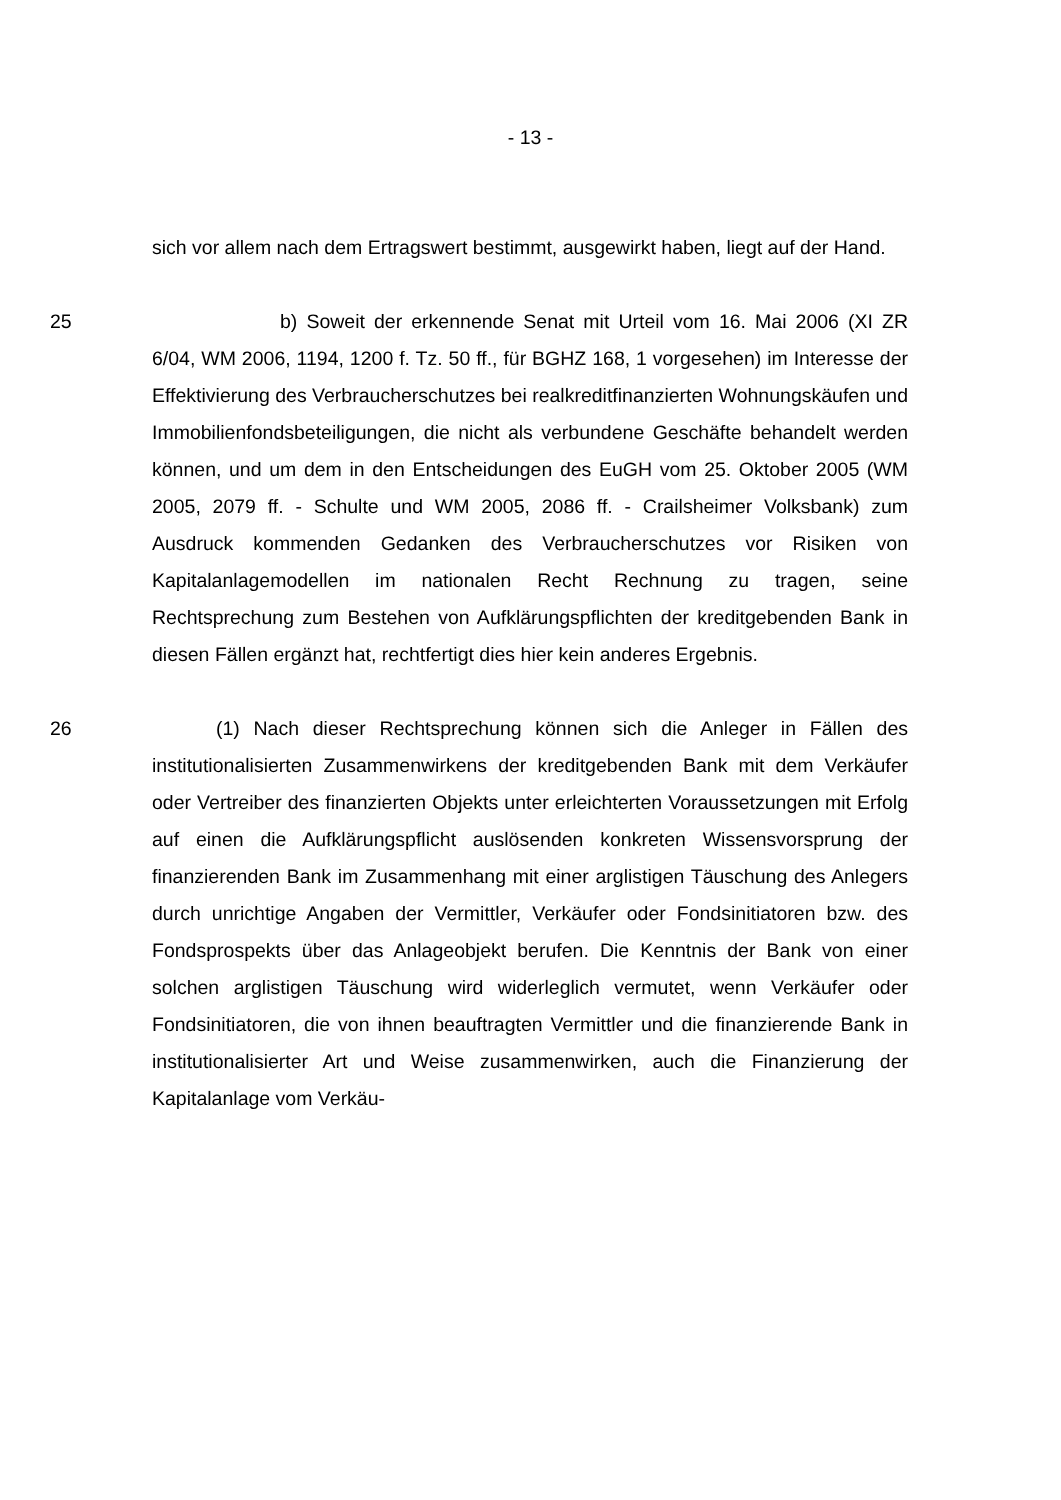- 13 -
sich vor allem nach dem Ertragswert bestimmt, ausgewirkt haben, liegt auf der Hand.
25 b) Soweit der erkennende Senat mit Urteil vom 16. Mai 2006 (XI ZR 6/04, WM 2006, 1194, 1200 f. Tz. 50 ff., für BGHZ 168, 1 vorgesehen) im Interesse der Effektivierung des Verbraucherschutzes bei realkreditfinanzierten Wohnungskäufen und Immobilienfondsbeteiligungen, die nicht als verbundene Geschäfte behandelt werden können, und um dem in den Entscheidungen des EuGH vom 25. Oktober 2005 (WM 2005, 2079 ff. - Schulte und WM 2005, 2086 ff. - Crailsheimer Volksbank) zum Ausdruck kommenden Gedanken des Verbraucherschutzes vor Risiken von Kapitalanlagemodellen im nationalen Recht Rechnung zu tragen, seine Rechtsprechung zum Bestehen von Aufklärungspflichten der kreditgebenden Bank in diesen Fällen ergänzt hat, rechtfertigt dies hier kein anderes Ergebnis.
26 (1) Nach dieser Rechtsprechung können sich die Anleger in Fällen des institutionalisierten Zusammenwirkens der kreditgebenden Bank mit dem Verkäufer oder Vertreiber des finanzierten Objekts unter erleichterten Voraussetzungen mit Erfolg auf einen die Aufklärungspflicht auslösenden konkreten Wissensvorsprung der finanzierenden Bank im Zusammenhang mit einer arglistigen Täuschung des Anlegers durch unrichtige Angaben der Vermittler, Verkäufer oder Fondsinitiatoren bzw. des Fondsprospekts über das Anlageobjekt berufen. Die Kenntnis der Bank von einer solchen arglistigen Täuschung wird widerleglich vermutet, wenn Verkäufer oder Fondsinitiatoren, die von ihnen beauftragten Vermittler und die finanzierende Bank in institutionalisierter Art und Weise zusammenwirken, auch die Finanzierung der Kapitalanlage vom Verkäu-